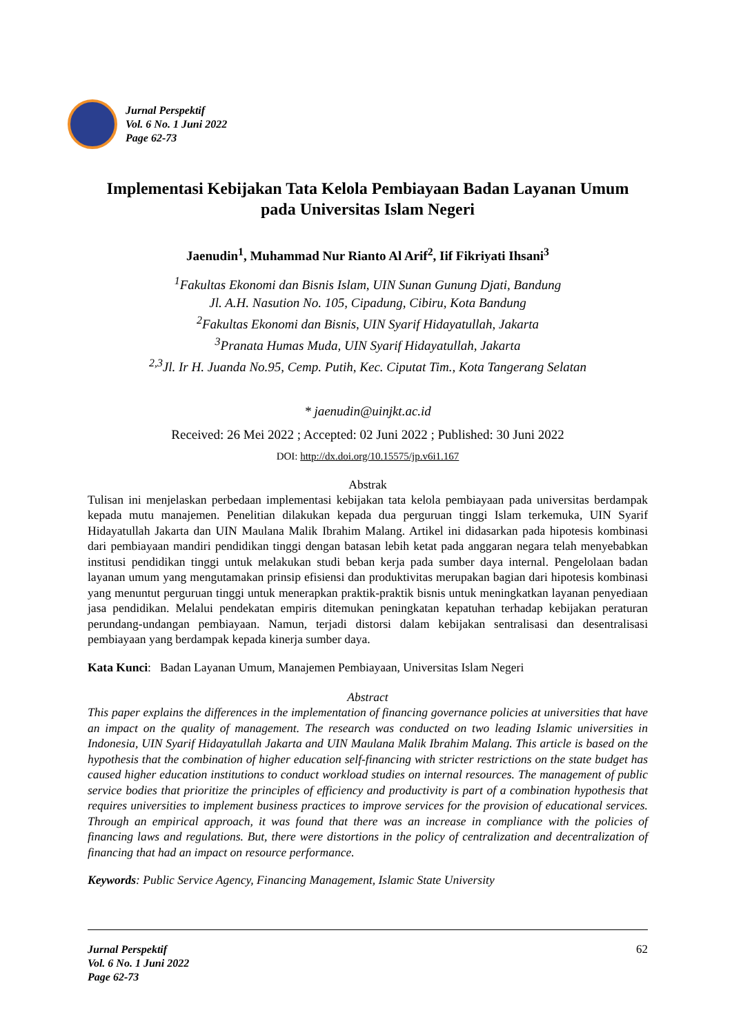Jurnal Perspektif
Vol. 6 No. 1 Juni 2022
Page 62-73
Implementasi Kebijakan Tata Kelola Pembiayaan Badan Layanan Umum pada Universitas Islam Negeri
Jaenudin<sup>1</sup>, Muhammad Nur Rianto Al Arif<sup>2</sup>, Iif Fikriyati Ihsani<sup>3</sup>
<sup>1</sup> Fakultas Ekonomi dan Bisnis Islam, UIN Sunan Gunung Djati, Bandung
Jl. A.H. Nasution No. 105, Cipadung, Cibiru, Kota Bandung
<sup>2</sup> Fakultas Ekonomi dan Bisnis, UIN Syarif Hidayatullah, Jakarta
<sup>3</sup> Pranata Humas Muda, UIN Syarif Hidayatullah, Jakarta
<sup>2,3</sup>Jl. Ir H. Juanda No.95, Cemp. Putih, Kec. Ciputat Tim., Kota Tangerang Selatan
* jaenudin@uinjkt.ac.id
Received: 26 Mei 2022 ; Accepted: 02 Juni 2022 ; Published: 30 Juni 2022
DOI: http://dx.doi.org/10.15575/jp.v6i1.167
Abstrak
Tulisan ini menjelaskan perbedaan implementasi kebijakan tata kelola pembiayaan pada universitas berdampak kepada mutu manajemen. Penelitian dilakukan kepada dua perguruan tinggi Islam terkemuka, UIN Syarif Hidayatullah Jakarta dan UIN Maulana Malik Ibrahim Malang. Artikel ini didasarkan pada hipotesis kombinasi dari pembiayaan mandiri pendidikan tinggi dengan batasan lebih ketat pada anggaran negara telah menyebabkan institusi pendidikan tinggi untuk melakukan studi beban kerja pada sumber daya internal. Pengelolaan badan layanan umum yang mengutamakan prinsip efisiensi dan produktivitas merupakan bagian dari hipotesis kombinasi yang menuntut perguruan tinggi untuk menerapkan praktik-praktik bisnis untuk meningkatkan layanan penyediaan jasa pendidikan. Melalui pendekatan empiris ditemukan peningkatan kepatuhan terhadap kebijakan peraturan perundang-undangan pembiayaan. Namun, terjadi distorsi dalam kebijakan sentralisasi dan desentralisasi pembiayaan yang berdampak kepada kinerja sumber daya.
Kata Kunci: Badan Layanan Umum, Manajemen Pembiayaan, Universitas Islam Negeri
Abstract
This paper explains the differences in the implementation of financing governance policies at universities that have an impact on the quality of management. The research was conducted on two leading Islamic universities in Indonesia, UIN Syarif Hidayatullah Jakarta and UIN Maulana Malik Ibrahim Malang. This article is based on the hypothesis that the combination of higher education self-financing with stricter restrictions on the state budget has caused higher education institutions to conduct workload studies on internal resources. The management of public service bodies that prioritize the principles of efficiency and productivity is part of a combination hypothesis that requires universities to implement business practices to improve services for the provision of educational services. Through an empirical approach, it was found that there was an increase in compliance with the policies of financing laws and regulations. But, there were distortions in the policy of centralization and decentralization of financing that had an impact on resource performance.
Keywords: Public Service Agency, Financing Management, Islamic State University
Jurnal Perspektif
Vol. 6 No. 1 Juni 2022
Page 62-73
62